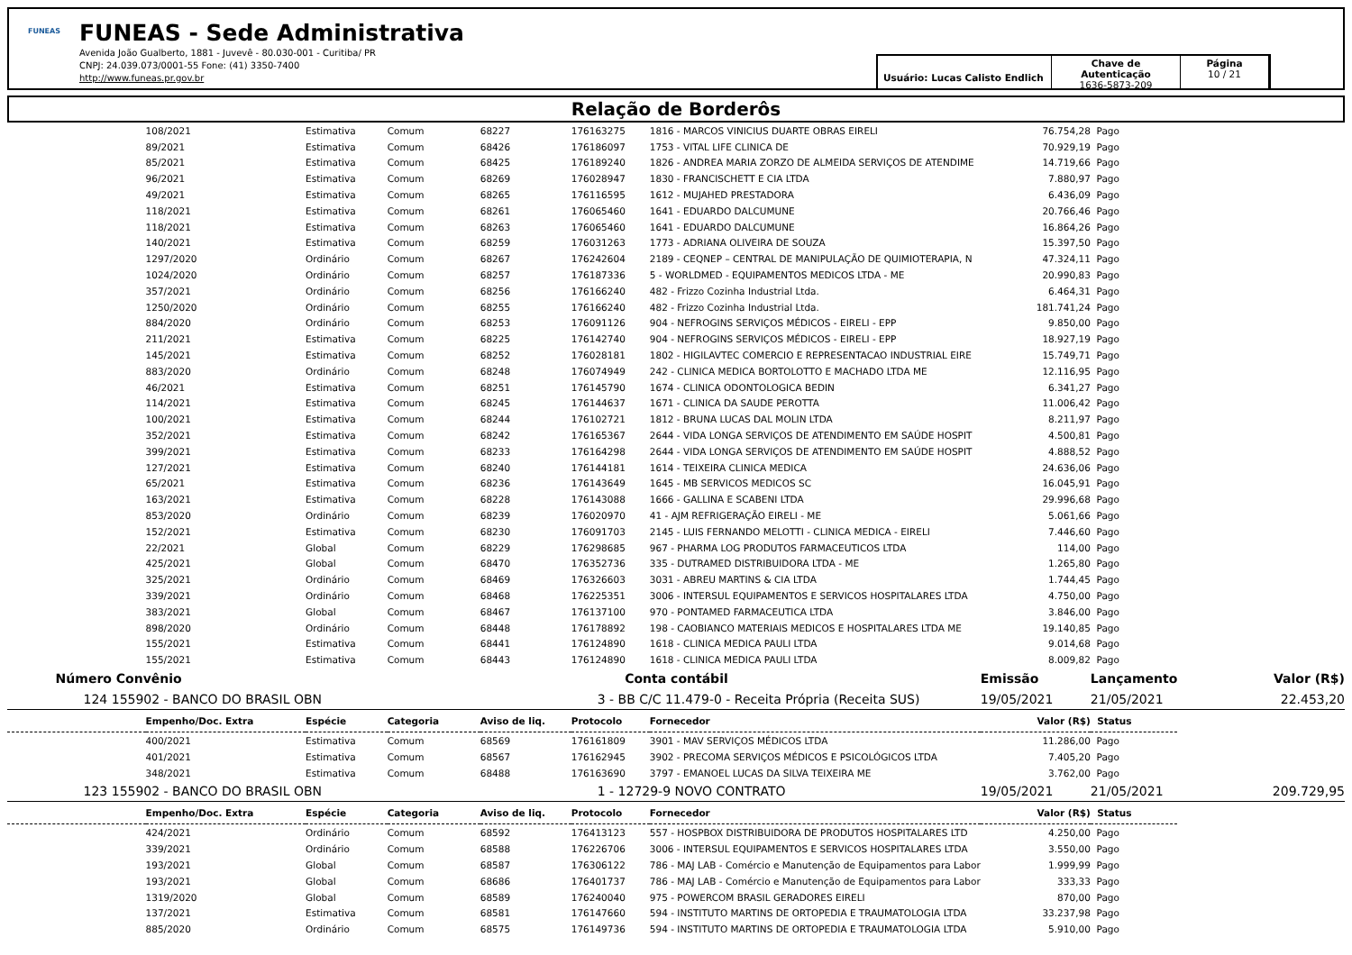FUNEAS
FUNEAS - Sede Administrativa
Avenida João Gualberto, 1881 - Juvevê - 80.030-001 - Curitiba/ PR
CNPJ: 24.039.073/0001-55 Fone: (41) 3350-7400
http://www.funeas.pr.gov.br
Usuário: Lucas Calisto Endlich
Chave de Autenticação
1636-5873-209
Página
10 / 21
Relação de Borderôs
| | 108/2021 | Estimativa | Comum | 68227 | 176163275 | 1816 - MARCOS VINICIUS DUARTE OBRAS EIRELI | 76.754,28 | Pago | |
| | 89/2021 | Estimativa | Comum | 68426 | 176186097 | 1753 - VITAL LIFE CLINICA DE | 70.929,19 | Pago | |
| | 85/2021 | Estimativa | Comum | 68425 | 176189240 | 1826 - ANDREA MARIA ZORZO DE ALMEIDA SERVIÇOS DE ATENDIME | 14.719,66 | Pago | |
| | 96/2021 | Estimativa | Comum | 68269 | 176028947 | 1830 - FRANCISCHETT E CIA LTDA | 7.880,97 | Pago | |
| | 49/2021 | Estimativa | Comum | 68265 | 176116595 | 1612 - MUJAHED PRESTADORA | 6.436,09 | Pago | |
| | 118/2021 | Estimativa | Comum | 68261 | 176065460 | 1641 - EDUARDO DALCUMUNE | 20.766,46 | Pago | |
| | 118/2021 | Estimativa | Comum | 68263 | 176065460 | 1641 - EDUARDO DALCUMUNE | 16.864,26 | Pago | |
| | 140/2021 | Estimativa | Comum | 68259 | 176031263 | 1773 - ADRIANA OLIVEIRA DE SOUZA | 15.397,50 | Pago | |
| | 1297/2020 | Ordinário | Comum | 68267 | 176242604 | 2189 - CEQNEP – CENTRAL DE MANIPULAÇÃO DE QUIMIOTERAPIA, N | 47.324,11 | Pago | |
| | 1024/2020 | Ordinário | Comum | 68257 | 176187336 | 5 - WORLDMED - EQUIPAMENTOS MEDICOS LTDA - ME | 20.990,83 | Pago | |
| | 357/2021 | Ordinário | Comum | 68256 | 176166240 | 482 - Frizzo Cozinha Industrial Ltda. | 6.464,31 | Pago | |
| | 1250/2020 | Ordinário | Comum | 68255 | 176166240 | 482 - Frizzo Cozinha Industrial Ltda. | 181.741,24 | Pago | |
| | 884/2020 | Ordinário | Comum | 68253 | 176091126 | 904 - NEFROGINS SERVIÇOS MÉDICOS - EIRELI - EPP | 9.850,00 | Pago | |
| | 211/2021 | Estimativa | Comum | 68225 | 176142740 | 904 - NEFROGINS SERVIÇOS MÉDICOS - EIRELI - EPP | 18.927,19 | Pago | |
| | 145/2021 | Estimativa | Comum | 68252 | 176028181 | 1802 - HIGILAVTEC COMERCIO E REPRESENTACAO INDUSTRIAL EIRE | 15.749,71 | Pago | |
| | 883/2020 | Ordinário | Comum | 68248 | 176074949 | 242 - CLINICA MEDICA BORTOLOTTO E MACHADO LTDA ME | 12.116,95 | Pago | |
| | 46/2021 | Estimativa | Comum | 68251 | 176145790 | 1674 - CLINICA ODONTOLOGICA BEDIN | 6.341,27 | Pago | |
| | 114/2021 | Estimativa | Comum | 68245 | 176144637 | 1671 - CLINICA DA SAUDE PEROTTA | 11.006,42 | Pago | |
| | 100/2021 | Estimativa | Comum | 68244 | 176102721 | 1812 - BRUNA LUCAS DAL MOLIN LTDA | 8.211,97 | Pago | |
| | 352/2021 | Estimativa | Comum | 68242 | 176165367 | 2644 - VIDA LONGA SERVIÇOS DE ATENDIMENTO EM SAÚDE HOSPIT | 4.500,81 | Pago | |
| | 399/2021 | Estimativa | Comum | 68233 | 176164298 | 2644 - VIDA LONGA SERVIÇOS DE ATENDIMENTO EM SAÚDE HOSPIT | 4.888,52 | Pago | |
| | 127/2021 | Estimativa | Comum | 68240 | 176144181 | 1614 - TEIXEIRA CLINICA MEDICA | 24.636,06 | Pago | |
| | 65/2021 | Estimativa | Comum | 68236 | 176143649 | 1645 - MB SERVICOS MEDICOS SC | 16.045,91 | Pago | |
| | 163/2021 | Estimativa | Comum | 68228 | 176143088 | 1666 - GALLINA E SCABENI LTDA | 29.996,68 | Pago | |
| | 853/2020 | Ordinário | Comum | 68239 | 176020970 | 41 - AJM REFRIGERAÇÃO EIRELI - ME | 5.061,66 | Pago | |
| | 152/2021 | Estimativa | Comum | 68230 | 176091703 | 2145 - LUIS FERNANDO MELOTTI - CLINICA MEDICA - EIRELI | 7.446,60 | Pago | |
| | 22/2021 | Global | Comum | 68229 | 176298685 | 967 - PHARMA LOG PRODUTOS FARMACEUTICOS LTDA | 114,00 | Pago | |
| | 425/2021 | Global | Comum | 68470 | 176352736 | 335 - DUTRAMED DISTRIBUIDORA LTDA - ME | 1.265,80 | Pago | |
| | 325/2021 | Ordinário | Comum | 68469 | 176326603 | 3031 - ABREU MARTINS & CIA LTDA | 1.744,45 | Pago | |
| | 339/2021 | Ordinário | Comum | 68468 | 176225351 | 3006 - INTERSUL EQUIPAMENTOS E SERVICOS HOSPITALARES LTDA | 4.750,00 | Pago | |
| | 383/2021 | Global | Comum | 68467 | 176137100 | 970 - PONTAMED FARMACEUTICA LTDA | 3.846,00 | Pago | |
| | 898/2020 | Ordinário | Comum | 68448 | 176178892 | 198 - CAOBIANCO MATERIAIS MEDICOS E HOSPITALARES LTDA ME | 19.140,85 | Pago | |
| | 155/2021 | Estimativa | Comum | 68441 | 176124890 | 1618 - CLINICA MEDICA PAULI LTDA | 9.014,68 | Pago | |
| | 155/2021 | Estimativa | Comum | 68443 | 176124890 | 1618 - CLINICA MEDICA PAULI LTDA | 8.009,82 | Pago | |
| Número Convênio | | | | Conta contábil | | | Emissão | Lançamento | Valor (R$) |
| 124 155902 - BANCO DO BRASIL OBN | | | | 3 - BB C/C 11.479-0 - Receita Própria (Receita SUS) | | | 19/05/2021 | 21/05/2021 | 22.453,20 |
| | Empenho/Doc. Extra | Espécie | Categoria | Aviso de liq. | Protocolo | Fornecedor | Valor (R$) | Status | |
| | 400/2021 | Estimativa | Comum | 68569 | 176161809 | 3901 - MAV SERVIÇOS MÉDICOS LTDA | 11.286,00 | Pago | |
| | 401/2021 | Estimativa | Comum | 68567 | 176162945 | 3902 - PRECOMA SERVIÇOS MÉDICOS E PSICOLÓGICOS LTDA | 7.405,20 | Pago | |
| | 348/2021 | Estimativa | Comum | 68488 | 176163690 | 3797 - EMANOEL LUCAS DA SILVA TEIXEIRA ME | 3.762,00 | Pago | |
| 123 155902 - BANCO DO BRASIL OBN | | | | 1 - 12729-9 NOVO CONTRATO | | | 19/05/2021 | 21/05/2021 | 209.729,95 |
| | Empenho/Doc. Extra | Espécie | Categoria | Aviso de liq. | Protocolo | Fornecedor | Valor (R$) | Status | |
| | 424/2021 | Ordinário | Comum | 68592 | 176413123 | 557 - HOSPBOX DISTRIBUIDORA DE PRODUTOS HOSPITALARES LTD | 4.250,00 | Pago | |
| | 339/2021 | Ordinário | Comum | 68588 | 176226706 | 3006 - INTERSUL EQUIPAMENTOS E SERVICOS HOSPITALARES LTDA | 3.550,00 | Pago | |
| | 193/2021 | Global | Comum | 68587 | 176306122 | 786 - MAJ LAB - Comércio e Manutenção de Equipamentos para Labor | 1.999,99 | Pago | |
| | 193/2021 | Global | Comum | 68686 | 176401737 | 786 - MAJ LAB - Comércio e Manutenção de Equipamentos para Labor | 333,33 | Pago | |
| | 1319/2020 | Global | Comum | 68589 | 176240040 | 975 - POWERCOM BRASIL GERADORES EIRELI | 870,00 | Pago | |
| | 137/2021 | Estimativa | Comum | 68581 | 176147660 | 594 - INSTITUTO MARTINS DE ORTOPEDIA E TRAUMATOLOGIA LTDA | 33.237,98 | Pago | |
| | 885/2020 | Ordinário | Comum | 68575 | 176149736 | 594 - INSTITUTO MARTINS DE ORTOPEDIA E TRAUMATOLOGIA LTDA | 5.910,00 | Pago | |